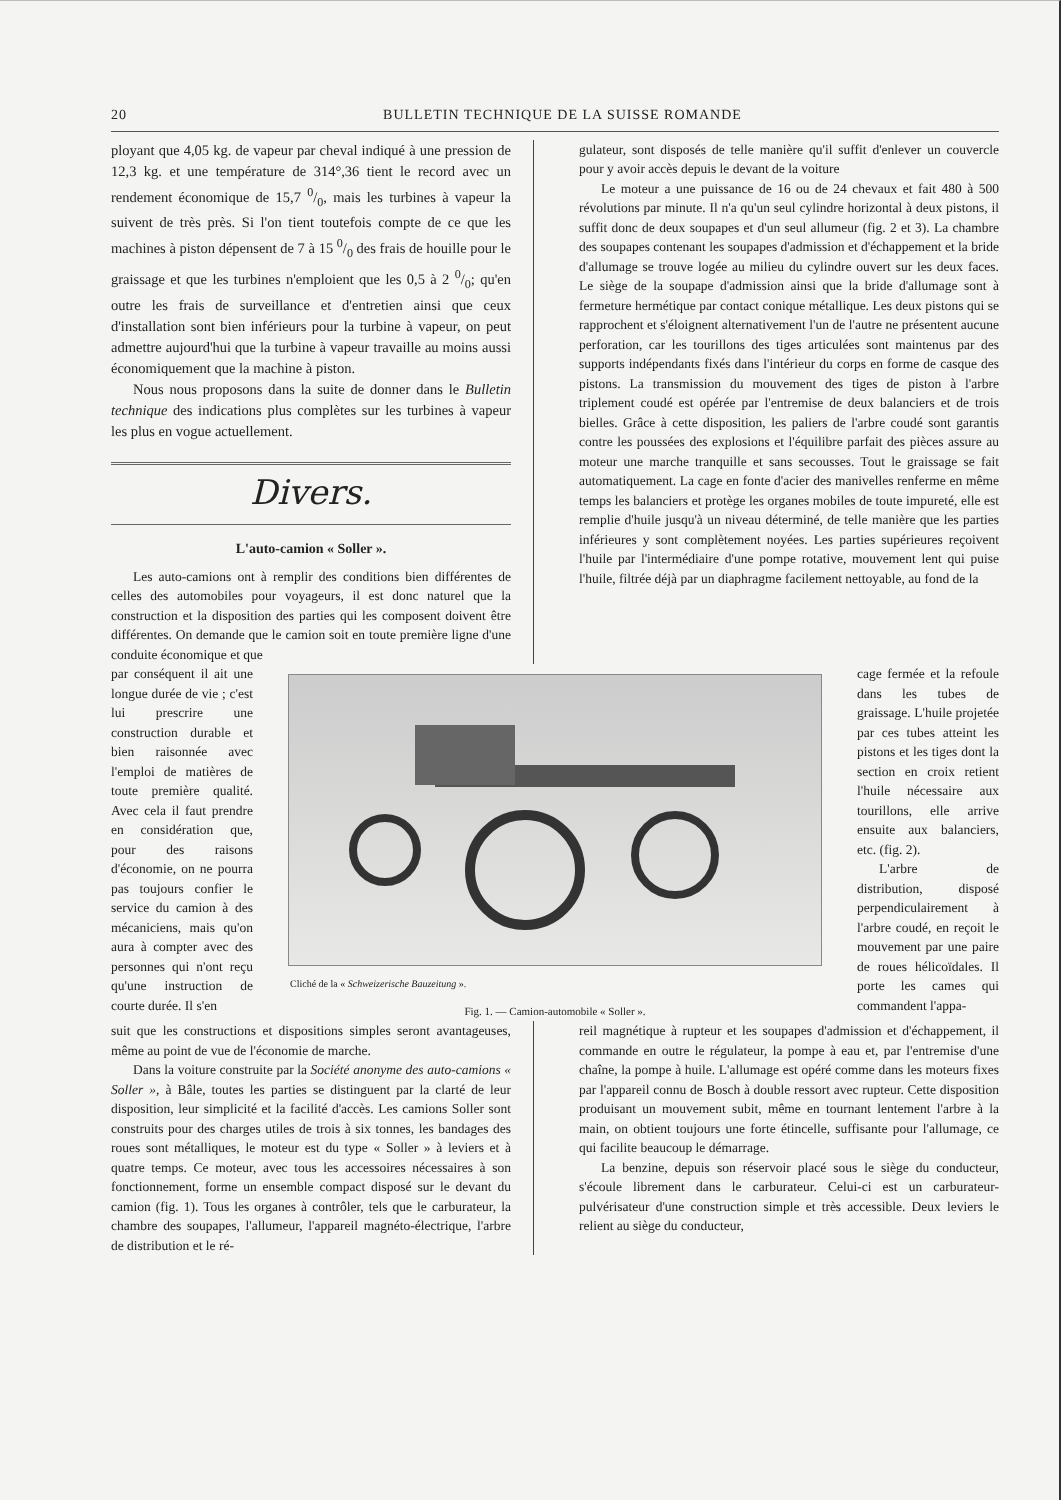20 BULLETIN TECHNIQUE DE LA SUISSE ROMANDE
ployant que 4,05 kg. de vapeur par cheval indiqué à une pression de 12,3 kg. et une température de 314°,36 tient le record avec un rendement économique de 15,7 0/0, mais les turbines à vapeur la suivent de très près. Si l'on tient toutefois compte de ce que les machines à piston dépensent de 7 à 15 0/0 des frais de houille pour le graissage et que les turbines n'emploient que les 0,5 à 2 0/0; qu'en outre les frais de surveillance et d'entretien ainsi que ceux d'installation sont bien inférieurs pour la turbine à vapeur, on peut admettre aujourd'hui que la turbine à vapeur travaille au moins aussi économiquement que la machine à piston.
Nous nous proposons dans la suite de donner dans le Bulletin technique des indications plus complètes sur les turbines à vapeur les plus en vogue actuellement.
Divers.
L'auto-camion « Soller ».
Les auto-camions ont à remplir des conditions bien différentes de celles des automobiles pour voyageurs, il est donc naturel que la construction et la disposition des parties qui les composent doivent être différentes. On demande que le camion soit en toute première ligne d'une conduite économique et que
gulateur, sont disposés de telle manière qu'il suffit d'enlever un couvercle pour y avoir accès depuis le devant de la voiture
Le moteur a une puissance de 16 ou de 24 chevaux et fait 480 à 500 révolutions par minute. Il n'a qu'un seul cylindre horizontal à deux pistons, il suffit donc de deux soupapes et d'un seul allumeur (fig. 2 et 3). La chambre des soupapes contenant les soupapes d'admission et d'échappement et la bride d'allumage se trouve logée au milieu du cylindre ouvert sur les deux faces. Le siège de la soupape d'admission ainsi que la bride d'allumage sont à fermeture hermétique par contact conique métallique. Les deux pistons qui se rapprochent et s'éloignent alternativement l'un de l'autre ne présentent aucune perforation, car les tourillons des tiges articulées sont maintenus par des supports indépendants fixés dans l'intérieur du corps en forme de casque des pistons. La transmission du mouvement des tiges de piston à l'arbre triplement coudé est opérée par l'entremise de deux balanciers et de trois bielles. Grâce à cette disposition, les paliers de l'arbre coudé sont garantis contre les poussées des explosions et l'équilibre parfait des pièces assure au moteur une marche tranquille et sans secousses. Tout le graissage se fait automatiquement. La cage en fonte d'acier des manivelles renferme en même temps les balanciers et protège les organes mobiles de toute impureté, elle est remplie d'huile jusqu'à un niveau déterminé, de telle manière que les parties inférieures y sont complètement noyées. Les parties supérieures reçoivent l'huile par l'intermédiaire d'une pompe rotative, mouvement lent qui puise l'huile, filtrée déjà par un diaphragme facilement nettoyable, au fond de la
par conséquent il ait une longue durée de vie ; c'est lui prescrire une construction durable et bien raisonnée avec l'emploi de matières de toute première qualité. Avec cela il faut prendre en considération que, pour des raisons d'économie, on ne pourra pas toujours confier le service du camion à des mécaniciens, mais qu'on aura à compter avec des personnes qui n'ont reçu qu'une instruction de courte durée. Il s'en
Cliché de la « Schweizerische Bauzeitung ».
Fig. 1. — Camion-automobile « Soller ».
cage fermée et la refoule dans les tubes de graissage. L'huile projetée par ces tubes atteint les pistons et les tiges dont la section en croix retient l'huile nécessaire aux tourillons, elle arrive ensuite aux balanciers, etc. (fig. 2).
L'arbre de distribution, disposé perpendiculairement à l'arbre coudé, en reçoit le mouvement par une paire de roues hélicoïdales. Il porte les cames qui commandent l'appa-
suit que les constructions et dispositions simples seront avantageuses, même au point de vue de l'économie de marche.
Dans la voiture construite par la Société anonyme des auto-camions « Soller », à Bâle, toutes les parties se distinguent par la clarté de leur disposition, leur simplicité et la facilité d'accès. Les camions Soller sont construits pour des charges utiles de trois à six tonnes, les bandages des roues sont métalliques, le moteur est du type « Soller » à leviers et à quatre temps. Ce moteur, avec tous les accessoires nécessaires à son fonctionnement, forme un ensemble compact disposé sur le devant du camion (fig. 1). Tous les organes à contrôler, tels que le carburateur, la chambre des soupapes, l'allumeur, l'appareil magnéto-électrique, l'arbre de distribution et le ré-
reil magnétique à rupteur et les soupapes d'admission et d'échappement, il commande en outre le régulateur, la pompe à eau et, par l'entremise d'une chaîne, la pompe à huile. L'allumage est opéré comme dans les moteurs fixes par l'appareil connu de Bosch à double ressort avec rupteur. Cette disposition produisant un mouvement subit, même en tournant lentement l'arbre à la main, on obtient toujours une forte étincelle, suffisante pour l'allumage, ce qui facilite beaucoup le démarrage.
La benzine, depuis son réservoir placé sous le siège du conducteur, s'écoule librement dans le carburateur. Celui-ci est un carburateur-pulvérisateur d'une construction simple et très accessible. Deux leviers le relient au siège du conducteur,